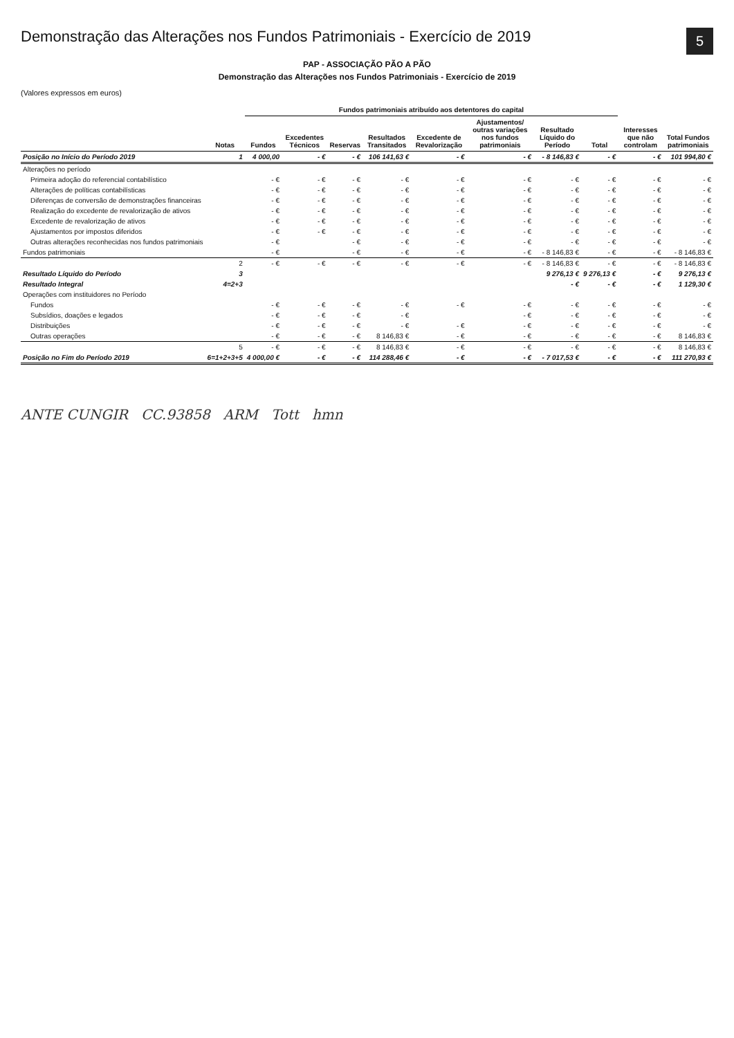5
Demonstração das Alterações nos Fundos Patrimoniais - Exercício de 2019
PAP - ASSOCIAÇÃO PÃO A PÃO
Demonstração das Alterações nos Fundos Patrimoniais - Exercício de 2019
(Valores expressos em euros)
| | Notas | Fundos patrimoniais atribuído aos detentores do capital | | | | | | | | Interesses que não controlam | Total Fundos patrimoniais |
| --- | --- | --- | --- | --- | --- | --- | --- | --- | --- | --- | --- |
| | | Fundos | Excedentes Técnicos | Reservas | Resultados Transitados | Excedente de Revalorização | Ajustamentos/ outras variações nos fundos patrimoniais | Resultado Líquido do Período | Total | | |
| Posição no Início do Período 2019 | 1 | 4 000,00 | - € | - € | 106 141,63 € | - € | - € | - 8 146,83 € | - € | - € | 101 994,80 € |
| Alterações no período | | | | | | | | | | | |
| Primeira adoção do referencial contabilístico | | - € | - € | - € | - € | - € | - € | - € | - € | - € | - € |
| Alterações de políticas contabilísticas | | - € | - € | - € | - € | - € | - € | - € | - € | - € | - € |
| Diferenças de conversão de demonstrações financeiras | | - € | - € | - € | - € | - € | - € | - € | - € | - € | - € |
| Realização do excedente de revalorização de ativos | | - € | - € | - € | - € | - € | - € | - € | - € | - € | - € |
| Excedente de revalorização de ativos | | - € | - € | - € | - € | - € | - € | - € | - € | - € | - € |
| Ajustamentos por impostos diferidos | | - € | - € | - € | - € | - € | - € | - € | - € | - € | - € |
| Outras alterações reconhecidas nos fundos patrimoniais | | - € | | - € | - € | - € | - € | - € | - € | - € | - € |
| Fundos patrimoniais | | - € | | - € | - € | - € | - € | - 8 146,83 € | - € | - € | - 8 146,83 € |
| | 2 | - € | - € | - € | - € | - € | - € | - 8 146,83 € | - € | - € | - 8 146,83 € |
| Resultado Líquido do Período | 3 | | | | | | | 9 276,13 € | 9 276,13 € | - € | 9 276,13 € |
| Resultado Integral | 4=2+3 | | | | | | | - € | - € | - € | 1 129,30 € |
| Operações com instituidores no Período | | | | | | | | | | | |
| Fundos | | - € | - € | - € | - € | - € | - € | - € | - € | - € | - € |
| Subsídios, doações e legados | | - € | - € | - € | - € | | - € | - € | - € | - € | - € |
| Distribuições | | - € | - € | - € | - € | - € | - € | - € | - € | - € | - € |
| Outras operações | | - € | - € | - € | 8 146,83 € | - € | - € | - € | - € | - € | 8 146,83 € |
| | 5 | - € | - € | - € | 8 146,83 € | - € | - € | - € | - € | - € | 8 146,83 € |
| Posição no Fim do Período 2019 | 6=1+2+3+5 | 4 000,00 € | - € | - € | 114 288,46 € | - € | - € | - 7 017,53 € | - € | - € | 111 270,93 € |
ANTE CUNGIR CC.93858 ARM Tott hmn